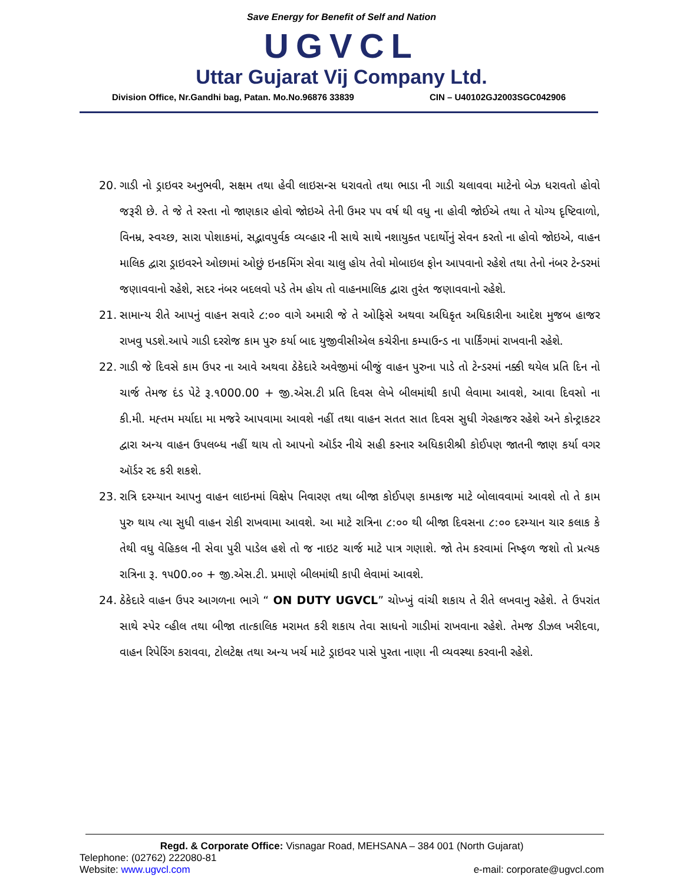Save Energy for Benefit of Self and Nation
UGVCL
Uttar Gujarat Vij Company Ltd.
Division Office, Nr.Gandhi bag, Patan. Mo.No.96876 33839 CIN – U40102GJ2003SGC042906
20. ગાડી નો ડ્રાઇવર અનુભવી, સક્ષમ તથા હેવી લાઇસન્સ ધરાવતો તથા ભાડા ની ગાડી ચલાવવા માટેનો બેઝ ધરાવતો હોવો જરૂરી છે. તે જે તે રસ્તા નો જાણકાર હોવો જોઇએ તેની ઉમર ૫૫ વર્ષ થી વધુ ના હોવી જોઈએ તથા તે યોગ્ય દૃષ્ટિવાળો, વિનમ્ર, સ્વચ્છ, સારા પોશાકમાં, સદ્ભાવપુર્વક વ્યવ્હાર ની સાથે સાથે નશાયુક્ત પદાર્થોનું સેવન કરતો ના હોવો જોઇએ, વાહન માલિક દ્વારા ડ્રાઇવરને ઓછામાં ઓછું ઇનકમિંગ સેવા ચાલુ હોય તેવો મોબાઇલ ફોન આપવાનો રહેશે તથા તેનો નંબર ટેન્ડરમાં જણાવવાનો રહેશે, સદર નંબર બદલવો પડે તેમ હોય તો વાહનમાલિક દ્વારા તુરંત જણાવવાનો રહેશે.
21. સામાન્ય રીતે આપનું વાહન સવારે ૮:૦૦ વાગે અમારી જે તે ઓફિસે અથવા અધિકૃત અધિકારીના આદેશ મુજબ હાજર રાખવુ પડશે.આપે ગાડી દરરોજ કામ પુરુ કર્યા બાદ યુજીવીસીએલ કચેરીના કમ્પાઉન્ડ ના પાર્કિંગમાં રાખવાની રહેશે.
22. ગાડી જે દિવસે કામ ઉપર ના આવે અથવા ઠેકેદારે અવેજીમાં બીજું વાહન પુરુના પાડે તો ટેન્ડરમાં નક્કી થયેલ પ્રતિ દિન નો ચાર્જ તેમજ દંડ પેટે રૂ.૧000.00 + જી.એસ.ટી પ્રતિ દિવસ લેખે બીલમાંથી કાપી લેવામા આવશે, આવા દિવસો ના કી.મી. મહ્તમ મર્યાદા મા મજરે આપવામા આવશે નહીં તથા વાહન સતત સાત દિવસ સુધી ગેરહાજર રહેશે અને કોન્ટ્રાકટર દ્વારા અન્ય વાહન ઉપલબ્ધ નહીં થાય તો આપનો ઑર્ડર નીચે સહી કરનાર અધિકારીશ્રી કોઈપણ જાતની જાણ કર્યા વગર ઑર્ડર રદ કરી શકશે.
23. રાત્રિ દરમ્યાન આપનુ વાહન લાઇનમાં વિક્ષેપ નિવારણ તથા બીજા કોઈપણ કામકાજ માટે બોલાવવામાં આવશે તો તે કામ પુરુ થાય ત્યા સુધી વાહન રોકી રાખવામા આવશે. આ માટે રાત્રિના ૮:૦૦ થી બીજા દિવસના ૮:૦૦ દરમ્યાન ચાર કલાક કે તેથી વધુ વેહિકલ ની સેવા પુરી પાડેલ હશે તો જ નાઇટ ચાર્જ માટે પાત્ર ગણાશે. જો તેમ કરવામાં નિષ્ફળ જશો તો પ્રત્યક રાત્રિના રૂ. ૧૫00.૦૦ + જી.એસ.ટી. પ્રમાણે બીલમાંથી કાપી લેવામાં આવશે.
24. ઠેકેદારે વાહન ઉપર આગળના ભાગે “ ON DUTY UGVCL” ચોખ્ખું વાંચી શકાય તે રીતે લખવાનુ રહેશે. તે ઉપરાંત સાથે સ્પેર વ્હીલ તથા બીજા તાત્કાલિક મરામત કરી શકાય તેવા સાધનો ગાડીમાં રાખવાના રહેશે. તેમજ ડીઝલ ખરીદવા, વાહન રિપેરિંગ કરાવવા, ટોલટેક્ષ તથા અન્ય ખર્ચ માટે ડ્રાઇવર પાસે પુરતા નાણા ની વ્યવસ્થા કરવાની રહેશે.
Regd. & Corporate Office: Visnagar Road, MEHSANA – 384 001 (North Gujarat)
Telephone: (02762) 222080-81
Website: www.ugvcl.com e-mail: corporate@ugvcl.com